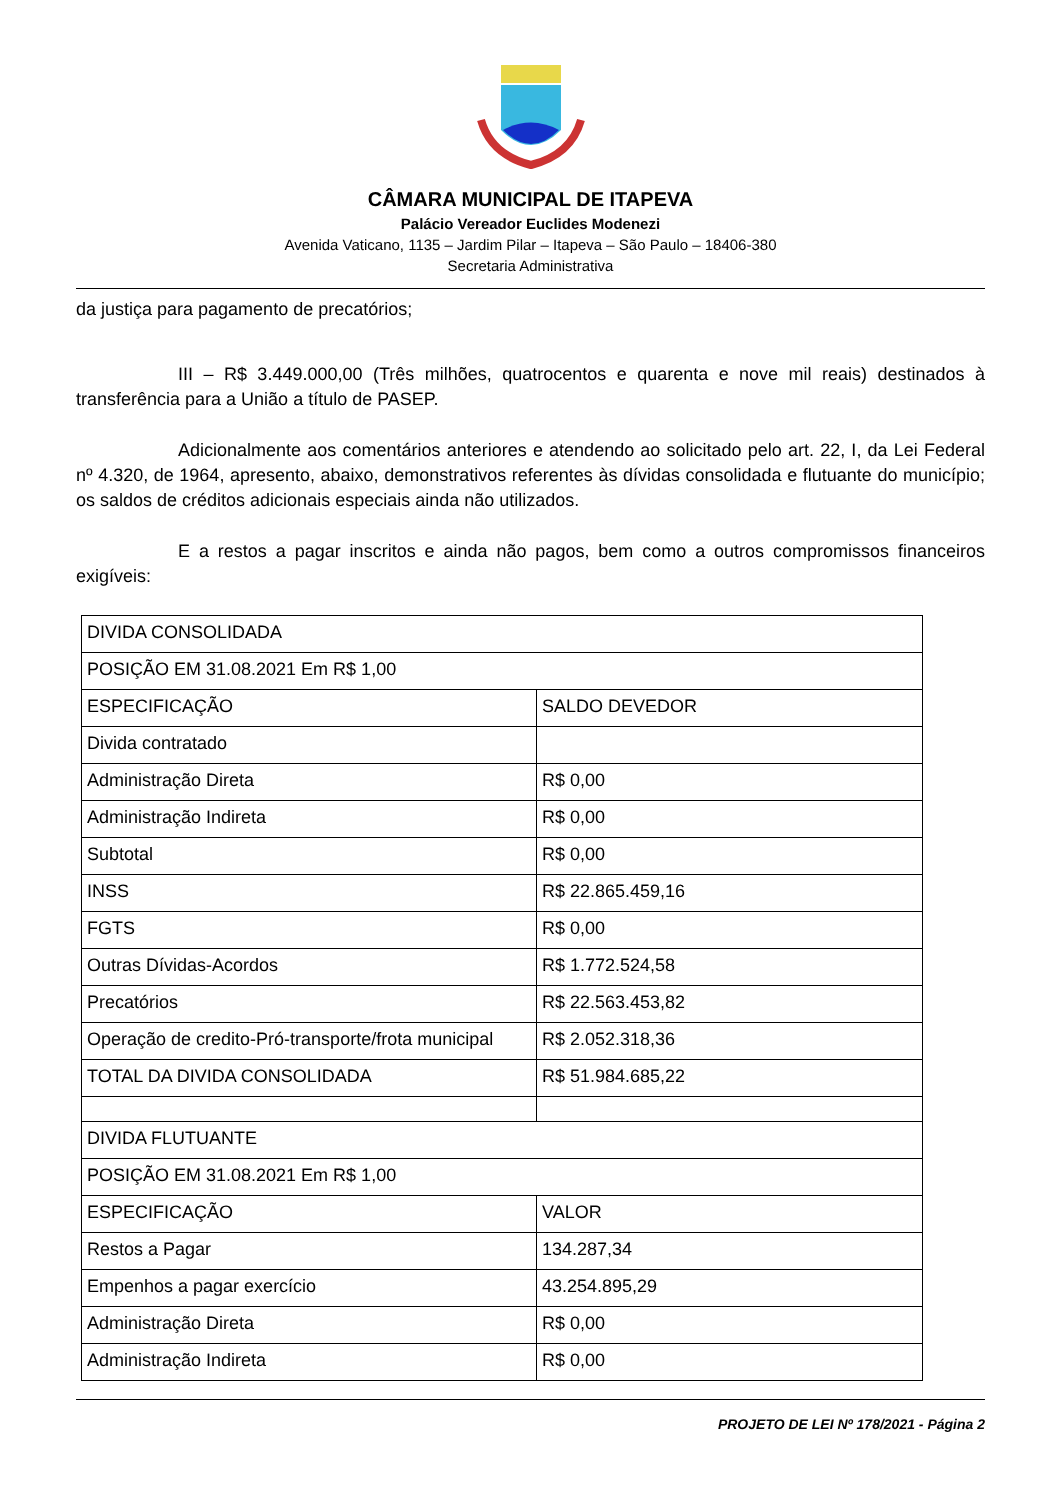CÂMARA MUNICIPAL DE ITAPEVA
Palácio Vereador Euclides Modenezi
Avenida Vaticano, 1135 – Jardim Pilar – Itapeva – São Paulo – 18406-380
Secretaria Administrativa
da justiça para pagamento de precatórios;
III – R$ 3.449.000,00 (Três milhões, quatrocentos e quarenta e nove mil reais) destinados à transferência para a União a título de PASEP.
Adicionalmente aos comentários anteriores e atendendo ao solicitado pelo art. 22, I, da Lei Federal nº 4.320, de 1964, apresento, abaixo, demonstrativos referentes às dívidas consolidada e flutuante do município; os saldos de créditos adicionais especiais ainda não utilizados.
E a restos a pagar inscritos e ainda não pagos, bem como a outros compromissos financeiros exigíveis:
| DIVIDA CONSOLIDADA | |
| POSIÇÃO EM 31.08.2021 Em R$ 1,00 | |
| ESPECIFICAÇÃO | SALDO DEVEDOR |
| Divida contratado | |
| Administração Direta | R$ 0,00 |
| Administração Indireta | R$ 0,00 |
| Subtotal | R$ 0,00 |
| INSS | R$ 22.865.459,16 |
| FGTS | R$ 0,00 |
| Outras Dívidas-Acordos | R$ 1.772.524,58 |
| Precatórios | R$ 22.563.453,82 |
| Operação de credito-Pró-transporte/frota municipal | R$ 2.052.318,36 |
| TOTAL DA DIVIDA CONSOLIDADA | R$ 51.984.685,22 |
| DIVIDA FLUTUANTE | |
| POSIÇÃO EM 31.08.2021 Em R$ 1,00 | |
| ESPECIFICAÇÃO | VALOR |
| Restos a Pagar | 134.287,34 |
| Empenhos a pagar exercício | 43.254.895,29 |
| Administração Direta | R$ 0,00 |
| Administração Indireta | R$ 0,00 |
PROJETO DE LEI Nº 178/2021 - Página 2